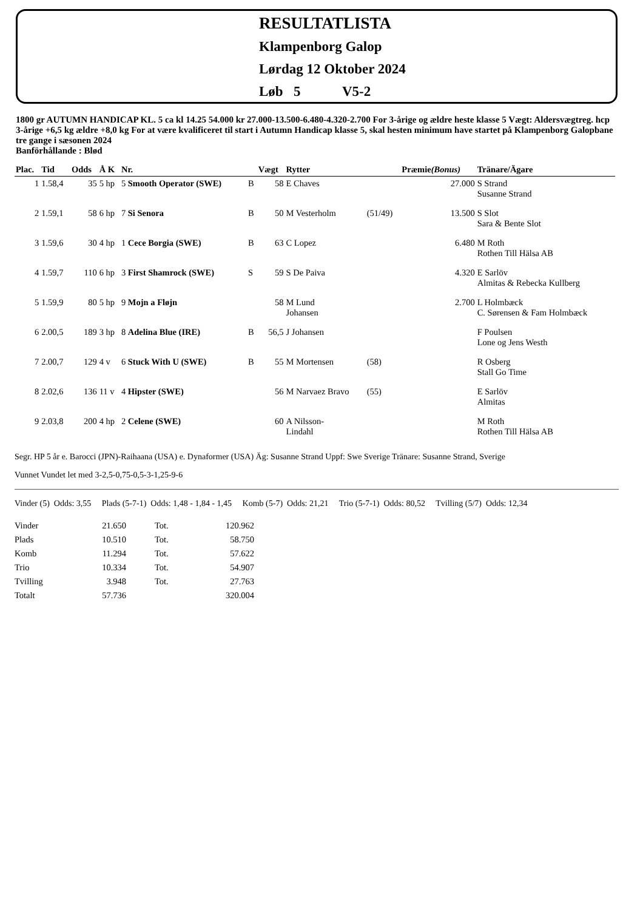RESULTATLISTA
Klampenborg Galop
Lørdag 12 Oktober 2024
Løb 5 V5-2
1800 gr AUTUMN HANDICAP KL. 5 ca kl 14.25 54.000 kr 27.000-13.500-6.480-4.320-2.700 For 3-årige og ældre heste klasse 5 Vægt: Aldersvægtreg. hcp 3-årige +6,5 kg ældre +8,0 kg For at være kvalificeret til start i Autumn Handicap klasse 5, skal hesten minimum have startet på Klampenborg Galopbane tre gange i sæsonen 2024
Banförhållande : Blød
| Plac. | Tid | Odds | Å K | Nr. | | Vægt | Rytter | | Præmie (Bonus) | Tränare/Ägare |
| --- | --- | --- | --- | --- | --- | --- | --- | --- | --- | --- |
| 1 | 1.58,4 | 35 | 5 hp | 5 Smooth Operator (SWE) | B | 58 | E Chaves | | 27.000 | S Strand Susanne Strand |
| 2 | 1.59,1 | 58 | 6 hp | 7 Si Senora | B | 50 | M Vesterholm | (51/49) | 13.500 | S Slot Sara & Bente Slot |
| 3 | 1.59,6 | 30 | 4 hp | 1 Cece Borgia (SWE) | B | 63 | C Lopez | | 6.480 | M Roth Rothen Till Hälsa AB |
| 4 | 1.59,7 | 110 | 6 hp | 3 First Shamrock (SWE) | S | 59 | S De Paiva | | 4.320 | E Sarlöv Almitas & Rebecka Kullberg |
| 5 | 1.59,9 | 80 | 5 hp | 9 Mojn a Fløjn | | 58 | M Lund Johansen | | 2.700 | L Holmbæck C. Sørensen & Fam Holmbæck |
| 6 | 2.00,5 | 189 | 3 hp | 8 Adelina Blue (IRE) | B | 56,5 | J Johansen | | | F Poulsen Lone og Jens Westh |
| 7 | 2.00,7 | 129 | 4 v | 6 Stuck With U (SWE) | B | 55 | M Mortensen | (58) | | R Osberg Stall Go Time |
| 8 | 2.02,6 | 136 | 11 v | 4 Hipster (SWE) | | 56 | M Narvaez Bravo | (55) | | E Sarlöv Almitas |
| 9 | 2.03,8 | 200 | 4 hp | 2 Celene (SWE) | | 60 | A Nilsson- Lindahl | | | M Roth Rothen Till Hälsa AB |
Segr. HP 5 år e. Barocci (JPN)-Raihaana (USA) e. Dynaformer (USA) Äg: Susanne Strand Uppf: Swe Sverige Tränare: Susanne Strand, Sverige
Vunnet Vundet let med 3-2,5-0,75-0,5-3-1,25-9-6
Vinder (5) Odds: 3,55 Plads (5-7-1) Odds: 1,48 - 1,84 - 1,45 Komb (5-7) Odds: 21,21 Trio (5-7-1) Odds: 80,52 Tvilling (5/7) Odds: 12,34
| Vinder | 21.650 | Tot. | 120.962 |
| Plads | 10.510 | Tot. | 58.750 |
| Komb | 11.294 | Tot. | 57.622 |
| Trio | 10.334 | Tot. | 54.907 |
| Tvilling | 3.948 | Tot. | 27.763 |
| Totalt | 57.736 | | 320.004 |